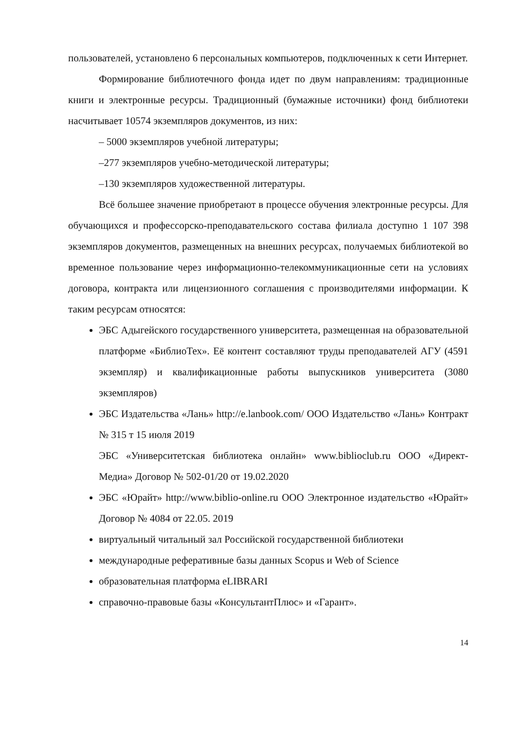пользователей, установлено 6 персональных компьютеров, подключенных к сети Интернет.
Формирование библиотечного фонда идет по двум направлениям: традиционные книги и электронные ресурсы. Традиционный (бумажные источники) фонд библиотеки насчитывает 10574 экземпляров документов, из них:
– 5000 экземпляров учебной литературы;
–277 экземпляров учебно-методической литературы;
–130 экземпляров художественной литературы.
Всё большее значение приобретают в процессе обучения электронные ресурсы. Для обучающихся и профессорско-преподавательского состава филиала доступно 1 107 398 экземпляров документов, размещенных на внешних ресурсах, получаемых библиотекой во временное пользование через информационно-телекоммуникационные сети на условиях договора, контракта или лицензионного соглашения с производителями информации. К таким ресурсам относятся:
ЭБС Адыгейского государственного университета, размещенная на образовательной платформе «БиблиоТех». Её контент составляют труды преподавателей АГУ (4591 экземпляр) и квалификационные работы выпускников университета (3080 экземпляров)
ЭБС Издательства «Лань» http://e.lanbook.com/ ООО Издательство «Лань» Контракт № 315 т 15 июля 2019
ЭБС «Университетская библиотека онлайн» www.biblioclub.ru ООО «Директ-Медиа» Договор № 502-01/20 от 19.02.2020
ЭБС «Юрайт» http://www.biblio-online.ru ООО Электронное издательство «Юрайт» Договор № 4084 от 22.05. 2019
виртуальный читальный зал Российской государственной библиотеки
международные реферативные базы данных Scopus и Web of Science
образовательная платформа eLIBRARI
справочно-правовые базы «КонсультантПлюс» и «Гарант».
14